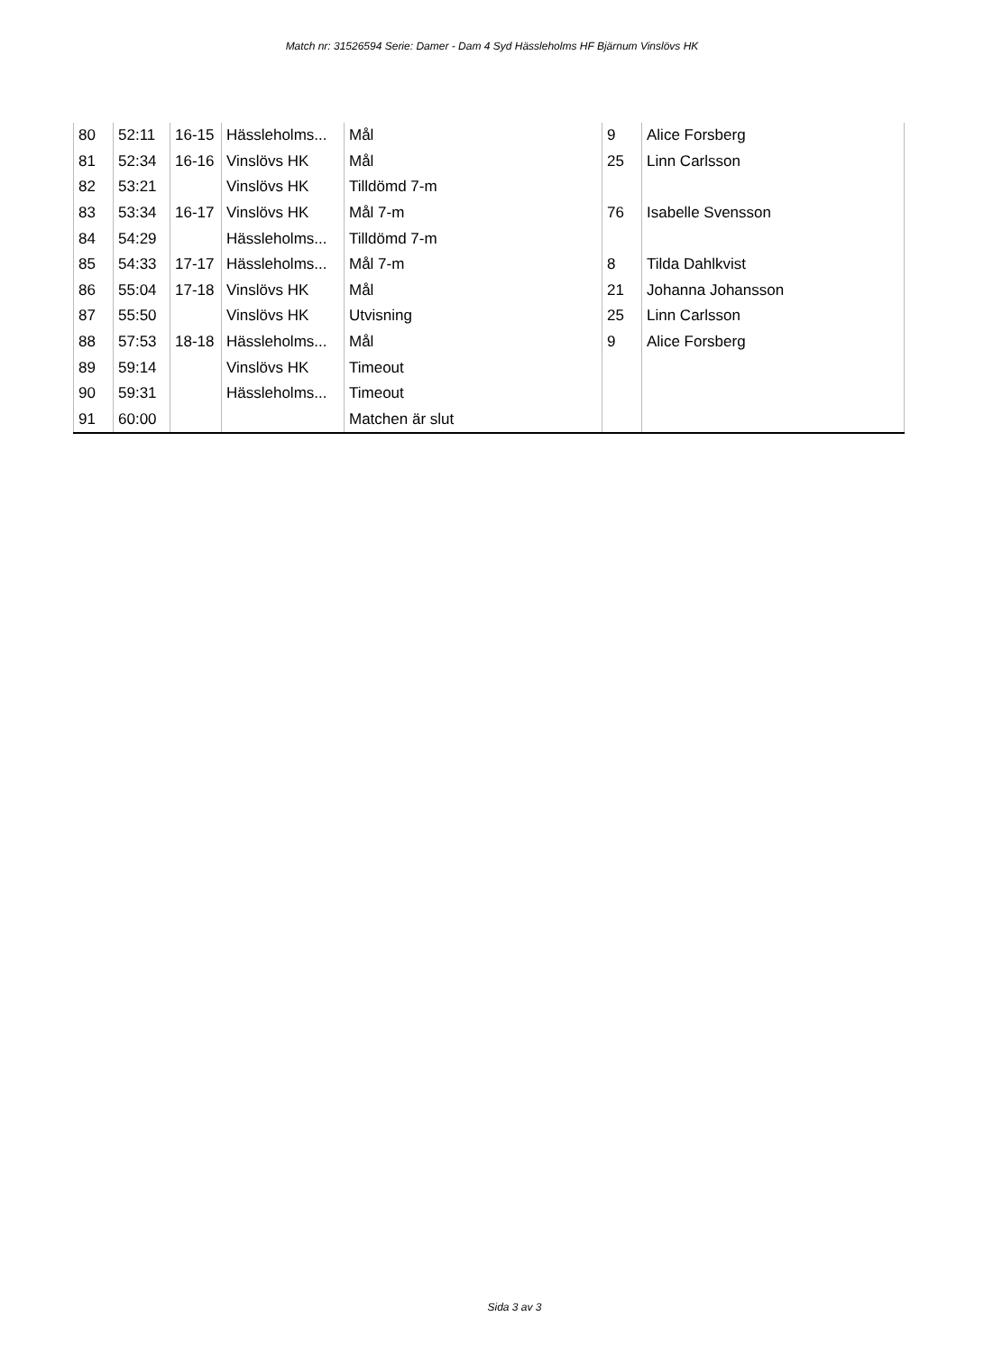Match nr: 31526594 Serie: Damer - Dam 4 Syd Hässleholms HF Bjärnum Vinslövs HK
| 80 | 52:11 | 16-15 | Hässleholms... | Mål | 9 | Alice Forsberg |
| 81 | 52:34 | 16-16 | Vinslövs HK | Mål | 25 | Linn Carlsson |
| 82 | 53:21 | | Vinslövs HK | Tilldömd 7-m | | |
| 83 | 53:34 | 16-17 | Vinslövs HK | Mål 7-m | 76 | Isabelle Svensson |
| 84 | 54:29 | | Hässleholms... | Tilldömd 7-m | | |
| 85 | 54:33 | 17-17 | Hässleholms... | Mål 7-m | 8 | Tilda Dahlkvist |
| 86 | 55:04 | 17-18 | Vinslövs HK | Mål | 21 | Johanna Johansson |
| 87 | 55:50 | | Vinslövs HK | Utvisning | 25 | Linn Carlsson |
| 88 | 57:53 | 18-18 | Hässleholms... | Mål | 9 | Alice Forsberg |
| 89 | 59:14 | | Vinslövs HK | Timeout | | |
| 90 | 59:31 | | Hässleholms... | Timeout | | |
| 91 | 60:00 | | | Matchen är slut | | |
Sida 3 av 3